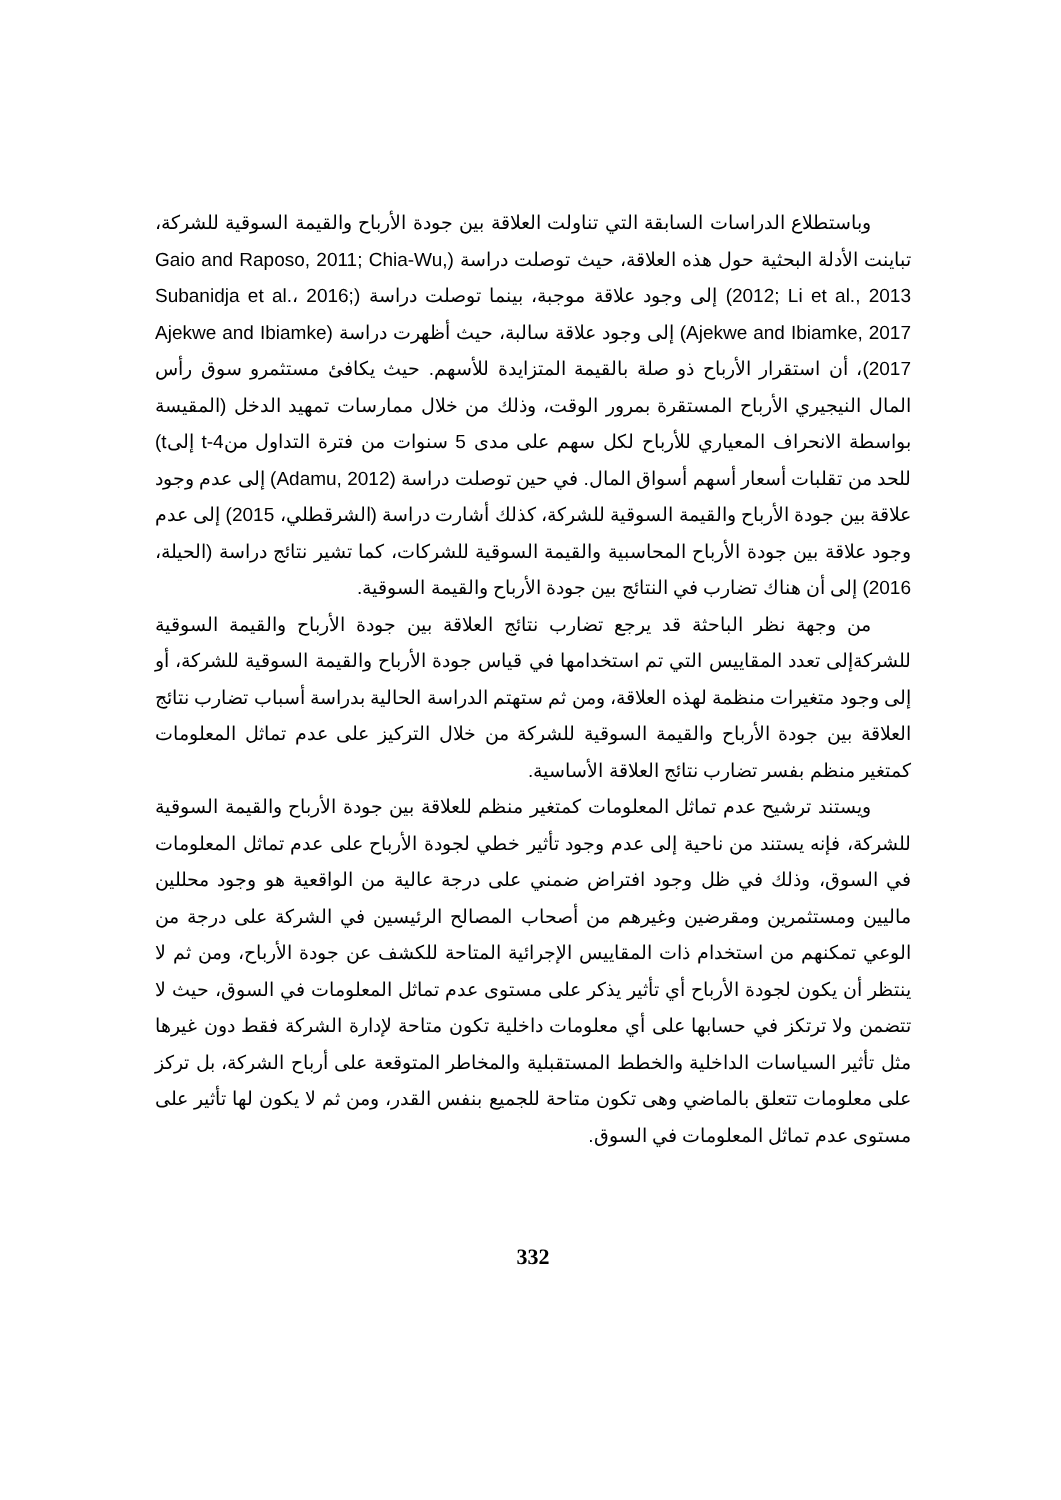وباستطلاع الدراسات السابقة التي تناولت العلاقة بين جودة الأرباح والقيمة السوقية للشركة، تباينت الأدلة البحثية حول هذه العلاقة، حيث توصلت دراسة (Gaio and Raposo, 2011; Chia-Wu, 2012; Li et al., 2013) إلى وجود علاقة موجبة، بينما توصلت دراسة (Subanidja et al.، 2016; Ajekwe and Ibiamke, 2017) إلى وجود علاقة سالبة، حيث أظهرت دراسة (Ajekwe and Ibiamke 2017)، أن استقرار الأرباح ذو صلة بالقيمة المتزايدة للأسهم. حيث يكافئ مستثمرو سوق رأس المال النيجيري الأرباح المستقرة بمرور الوقت، وذلك من خلال ممارسات تمهيد الدخل (المقيسة بواسطة الانحراف المعياري للأرباح لكل سهم على مدى 5 سنوات من فترة التداول منt-4 إلىt) للحد من تقلبات أسعار أسهم أسواق المال. في حين توصلت دراسة (Adamu, 2012) إلى عدم وجود علاقة بين جودة الأرباح والقيمة السوقية للشركة، كذلك أشارت دراسة (الشرقطلي، 2015) إلى عدم وجود علاقة بين جودة الأرباح المحاسبية والقيمة السوقية للشركات، كما تشير نتائج دراسة (الحيلة، 2016) إلى أن هناك تضارب في النتائج بين جودة الأرباح والقيمة السوقية.
من وجهة نظر الباحثة قد يرجع تضارب نتائج العلاقة بين جودة الأرباح والقيمة السوقية للشركةإلى تعدد المقاييس التي تم استخدامها في قياس جودة الأرباح والقيمة السوقية للشركة، أو إلى وجود متغيرات منظمة لهذه العلاقة، ومن ثم ستهتم الدراسة الحالية بدراسة أسباب تضارب نتائج العلاقة بين جودة الأرباح والقيمة السوقية للشركة من خلال التركيز على عدم تماثل المعلومات كمتغير منظم بفسر تضارب نتائج العلاقة الأساسية.
ويستند ترشيح عدم تماثل المعلومات كمتغير منظم للعلاقة بين جودة الأرباح والقيمة السوقية للشركة، فإنه يستند من ناحية إلى عدم وجود تأثير خطي لجودة الأرباح على عدم تماثل المعلومات في السوق، وذلك في ظل وجود افتراض ضمني على درجة عالية من الواقعية هو وجود محللين ماليين ومستثمرين ومقرضين وغيرهم من أصحاب المصالح الرئيسين في الشركة على درجة من الوعي تمكنهم من استخدام ذات المقاييس الإجرائية المتاحة للكشف عن جودة الأرباح، ومن ثم لا ينتظر أن يكون لجودة الأرباح أي تأثير يذكر على مستوى عدم تماثل المعلومات في السوق، حيث لا تتضمن ولا ترتكز في حسابها على أي معلومات داخلية تكون متاحة لإدارة الشركة فقط دون غيرها مثل تأثير السياسات الداخلية والخطط المستقبلية والمخاطر المتوقعة على أرباح الشركة، بل تركز على معلومات تتعلق بالماضي وهى تكون متاحة للجميع بنفس القدر، ومن ثم لا يكون لها تأثير على مستوى عدم تماثل المعلومات في السوق.
332